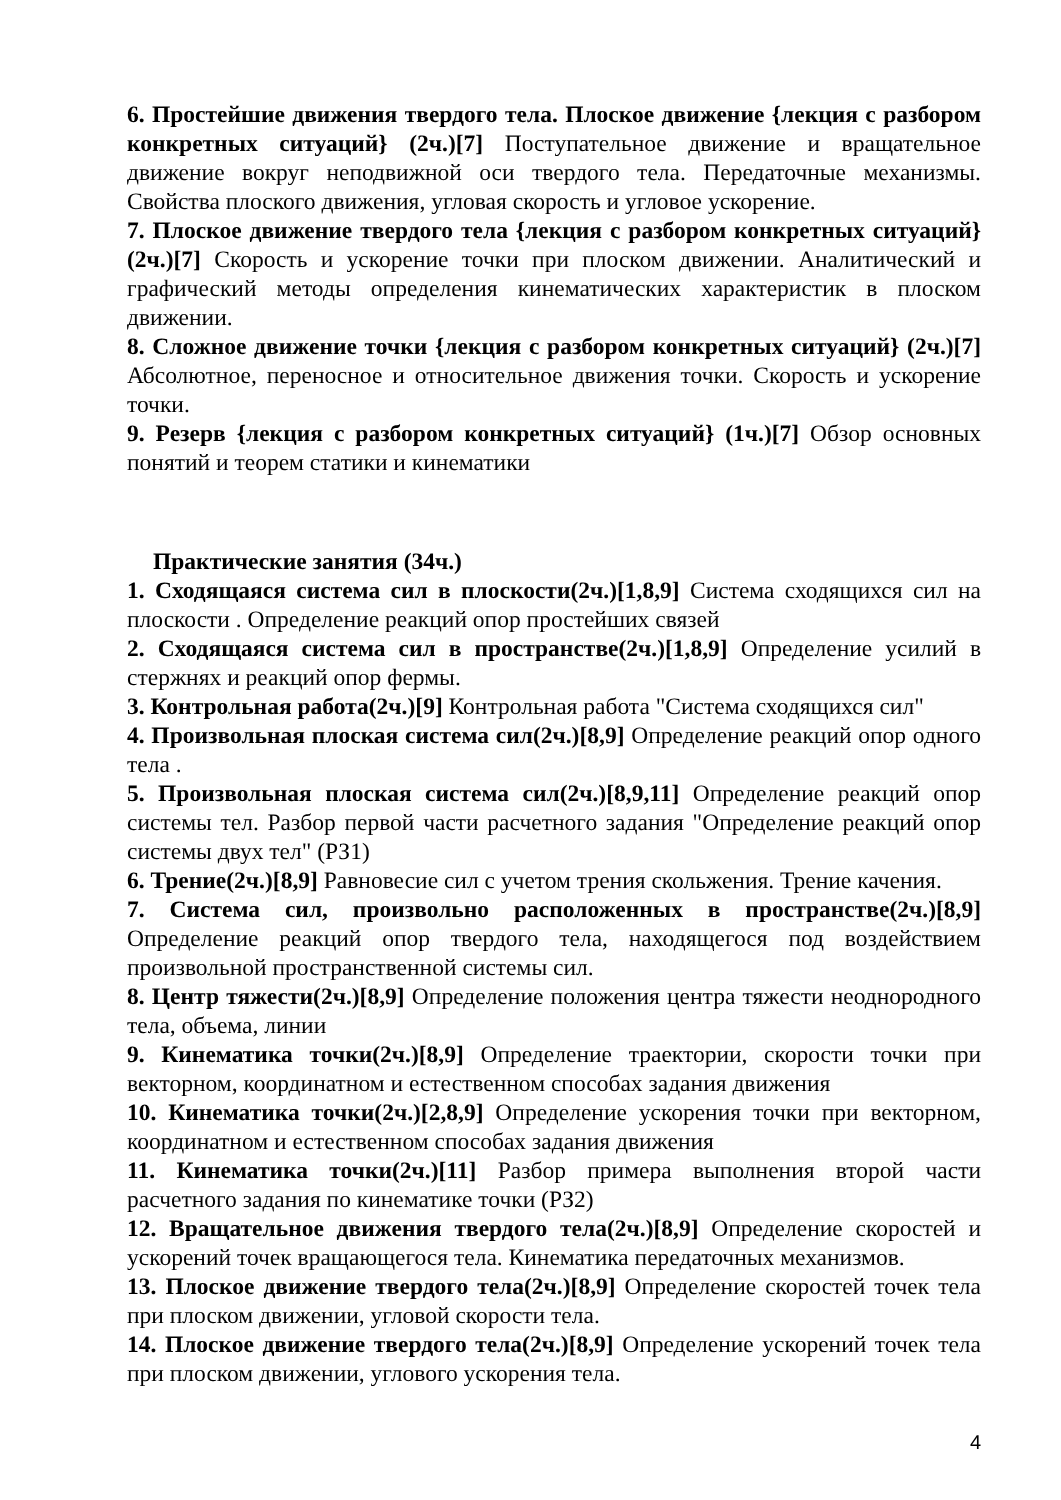6. Простейшие движения твердого тела. Плоское движение {лекция с разбором конкретных ситуаций} (2ч.)[7] Поступательное движение и вращательное движение вокруг неподвижной оси твердого тела. Передаточные механизмы. Свойства плоского движения, угловая скорость и угловое ускорение.
7. Плоское движение твердого тела {лекция с разбором конкретных ситуаций} (2ч.)[7] Скорость и ускорение точки при плоском движении. Аналитический и графический методы определения кинематических характеристик в плоском движении.
8. Сложное движение точки {лекция с разбором конкретных ситуаций} (2ч.)[7] Абсолютное, переносное и относительное движения точки. Скорость и ускорение точки.
9. Резерв {лекция с разбором конкретных ситуаций} (1ч.)[7] Обзор основных понятий и теорем статики и кинематики
Практические занятия (34ч.)
1. Сходящаяся система сил в плоскости(2ч.)[1,8,9] Система сходящихся сил на плоскости . Определение реакций опор простейших связей
2. Сходящаяся система сил в пространстве(2ч.)[1,8,9] Определение усилий в стержнях и реакций опор фермы.
3. Контрольная работа(2ч.)[9] Контрольная работа "Система сходящихся сил"
4. Произвольная плоская система сил(2ч.)[8,9] Определение реакций опор одного тела .
5. Произвольная плоская система сил(2ч.)[8,9,11] Определение реакций опор системы тел. Разбор первой части расчетного задания "Определение реакций опор системы двух тел" (РЗ1)
6. Трение(2ч.)[8,9] Равновесие сил с учетом трения скольжения. Трение качения.
7. Система сил, произвольно расположенных в пространстве(2ч.)[8,9] Определение реакций опор твердого тела, находящегося под воздействием произвольной пространственной системы сил.
8. Центр тяжести(2ч.)[8,9] Определение положения центра тяжести неоднородного тела, объема, линии
9. Кинематика точки(2ч.)[8,9] Определение траектории, скорости точки при векторном, координатном и естественном способах задания движения
10. Кинематика точки(2ч.)[2,8,9] Определение ускорения точки при векторном, координатном и естественном способах задания движения
11. Кинематика точки(2ч.)[11] Разбор примера выполнения второй части расчетного задания по кинематике точки (РЗ2)
12. Вращательное движения твердого тела(2ч.)[8,9] Определение скоростей и ускорений точек вращающегося тела. Кинематика передаточных механизмов.
13. Плоское движение твердого тела(2ч.)[8,9] Определение скоростей точек тела при плоском движении, угловой скорости тела.
14. Плоское движение твердого тела(2ч.)[8,9] Определение ускорений точек тела при плоском движении, углового ускорения тела.
4